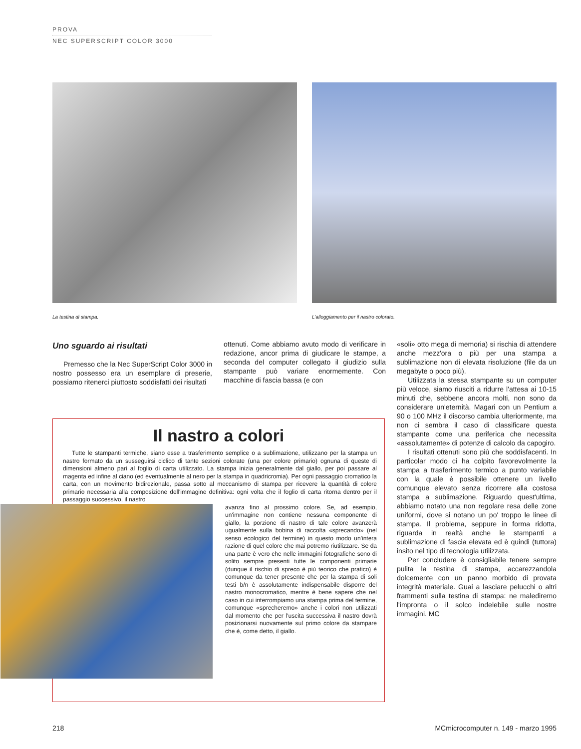PROVA
NEC SUPERSCRIPT COLOR 3000
La testina di stampa. L'alloggiamento per il nastro colorato.
Uno sguardo ai risultati
Premesso che la Nec SuperScript Color 3000 in nostro possesso era un esemplare di preserie, possiamo ritenerci piuttosto soddisfatti dei risultati
ottenuti. Come abbiamo avuto modo di verificare in redazione, ancor prima di giudicare le stampe, a seconda del computer collegato il giudizio sulla stampante può variare enormemente. Con macchine di fascia bassa (e con
«soli» otto mega di memoria) si rischia di attendere anche mezz'ora o più per una stampa a sublimazione non di elevata risoluzione (file da un megabyte o poco più).
Utilizzata la stessa stampante su un computer più veloce, siamo riusciti a ridurre l'attesa ai 10-15 minuti che, sebbene ancora molti, non sono da considerare un'eternità. Magari con un Pentium a 90 o 100 MHz il discorso cambia ulteriormente, ma non ci sembra il caso di classificare questa stampante come una periferica che necessita «assolutamente» di potenze di calcolo da capogiro.
I risultati ottenuti sono più che soddisfacenti. In particolar modo ci ha colpito favorevolmente la stampa a trasferimento termico a punto variabile con la quale è possibile ottenere un livello comunque elevato senza ricorrere alla costosa stampa a sublimazione. Riguardo quest'ultima, abbiamo notato una non regolare resa delle zone uniformi, dove si notano un po' troppo le linee di stampa. Il problema, seppure in forma ridotta, riguarda in realtà anche le stampanti a sublimazione di fascia elevata ed è quindi (tuttora) insito nel tipo di tecnologia utilizzata.
Per concludere è consigliabile tenere sempre pulita la testina di stampa, accarezzandola dolcemente con un panno morbido di provata integrità materiale. Guai a lasciare pelucchi o altri frammenti sulla testina di stampa: ne malediremo l'impronta o il solco indelebile sulle nostre immagini. MC
Il nastro a colori
Tutte le stampanti termiche, siano esse a trasferimento semplice o a sublimazione, utilizzano per la stampa un nastro formato da un susseguirsi ciclico di tante sezioni colorate (una per colore primario) ognuna di queste di dimensioni almeno pari al foglio di carta utilizzato. La stampa inizia generalmente dal giallo, per poi passare al magenta ed infine al ciano (ed eventualmente al nero per la stampa in quadricromia). Per ogni passaggio cromatico la carta, con un movimento bidirezionale, passa sotto al meccanismo di stampa per ricevere la quantità di colore primario necessaria alla composizione dell'immagine definitiva: ogni volta che il foglio di carta ritorna dentro per il passaggio successivo, il nastro
avanza fino al prossimo colore. Se, ad esempio, un'immagine non contiene nessuna componente di giallo, la porzione di nastro di tale colore avanzerà ugualmente sulla bobina di raccolta «sprecando» (nel senso ecologico del termine) in questo modo un'intera razione di quel colore che mai potremo riutilizzare. Se da una parte è vero che nelle immagini fotografiche sono di solito sempre presenti tutte le componenti primarie (dunque il rischio di spreco è più teorico che pratico) è comunque da tener presente che per la stampa di soli testi b/n è assolutamente indispensabile disporre del nastro monocromatico, mentre è bene sapere che nel caso in cui interrompiamo una stampa prima del termine, comunque «sprecheremo» anche i colori non utilizzati dal momento che per l'uscita successiva il nastro dovrà posizionarsi nuovamente sul primo colore da stampare che è, come detto, il giallo.
218 MCmicrocomputer n. 149 - marzo 1995